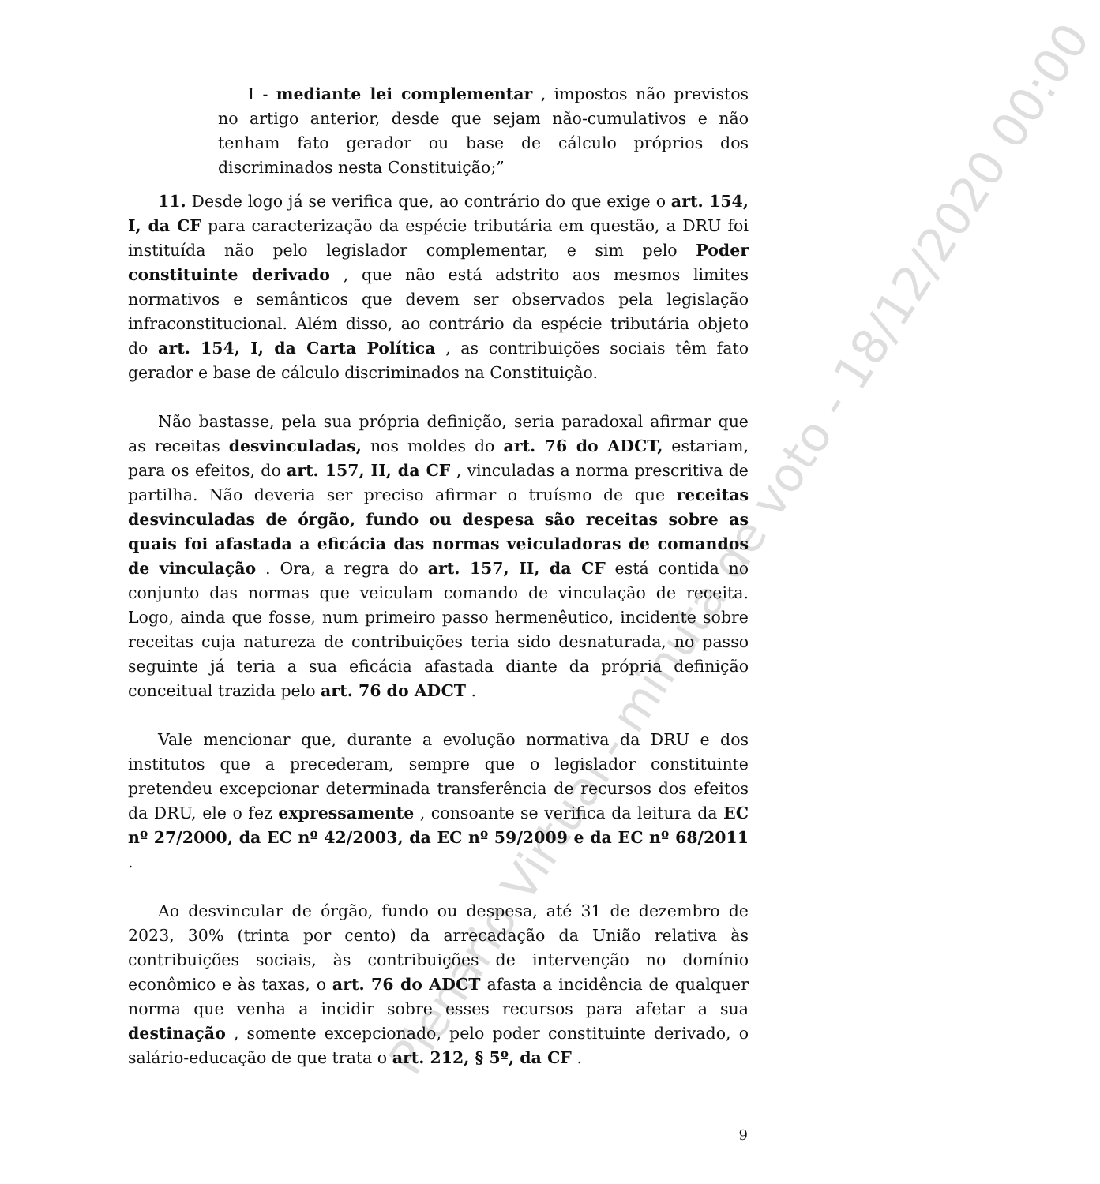Plenário Virtual - minuta de voto - 18/12/2020 00:00
I - mediante lei complementar , impostos não previstos no artigo anterior, desde que sejam não-cumulativos e não tenham fato gerador ou base de cálculo próprios dos discriminados nesta Constituição;”
11. Desde logo já se verifica que, ao contrário do que exige o art. 154, I, da CF para caracterização da espécie tributária em questão, a DRU foi instituída não pelo legislador complementar, e sim pelo Poder constituinte derivado , que não está adstrito aos mesmos limites normativos e semânticos que devem ser observados pela legislação infraconstitucional. Além disso, ao contrário da espécie tributária objeto do art. 154, I, da Carta Política , as contribuições sociais têm fato gerador e base de cálculo discriminados na Constituição.
Não bastasse, pela sua própria definição, seria paradoxal afirmar que as receitas desvinculadas, nos moldes do art. 76 do ADCT, estariam, para os efeitos, do art. 157, II, da CF , vinculadas a norma prescritiva de partilha. Não deveria ser preciso afirmar o truísmo de que receitas desvinculadas de órgão, fundo ou despesa são receitas sobre as quais foi afastada a eficácia das normas veiculadoras de comandos de vinculação . Ora, a regra do art. 157, II, da CF está contida no conjunto das normas que veiculam comando de vinculação de receita. Logo, ainda que fosse, num primeiro passo hermenêutico, incidente sobre receitas cuja natureza de contribuições teria sido desnaturada, no passo seguinte já teria a sua eficácia afastada diante da própria definição conceitual trazida pelo art. 76 do ADCT .
Vale mencionar que, durante a evolução normativa da DRU e dos institutos que a precederam, sempre que o legislador constituinte pretendeu excepcionar determinada transferência de recursos dos efeitos da DRU, ele o fez expressamente , consoante se verifica da leitura da EC nº 27/2000, da EC nº 42/2003, da EC nº 59/2009 e da EC nº 68/2011 .
Ao desvincular de órgão, fundo ou despesa, até 31 de dezembro de 2023, 30% (trinta por cento) da arrecadação da União relativa às contribuições sociais, às contribuições de intervenção no domínio econômico e às taxas, o art. 76 do ADCT afasta a incidência de qualquer norma que venha a incidir sobre esses recursos para afetar a sua destinação , somente excepcionado, pelo poder constituinte derivado, o salário-educação de que trata o art. 212, § 5º, da CF .
9